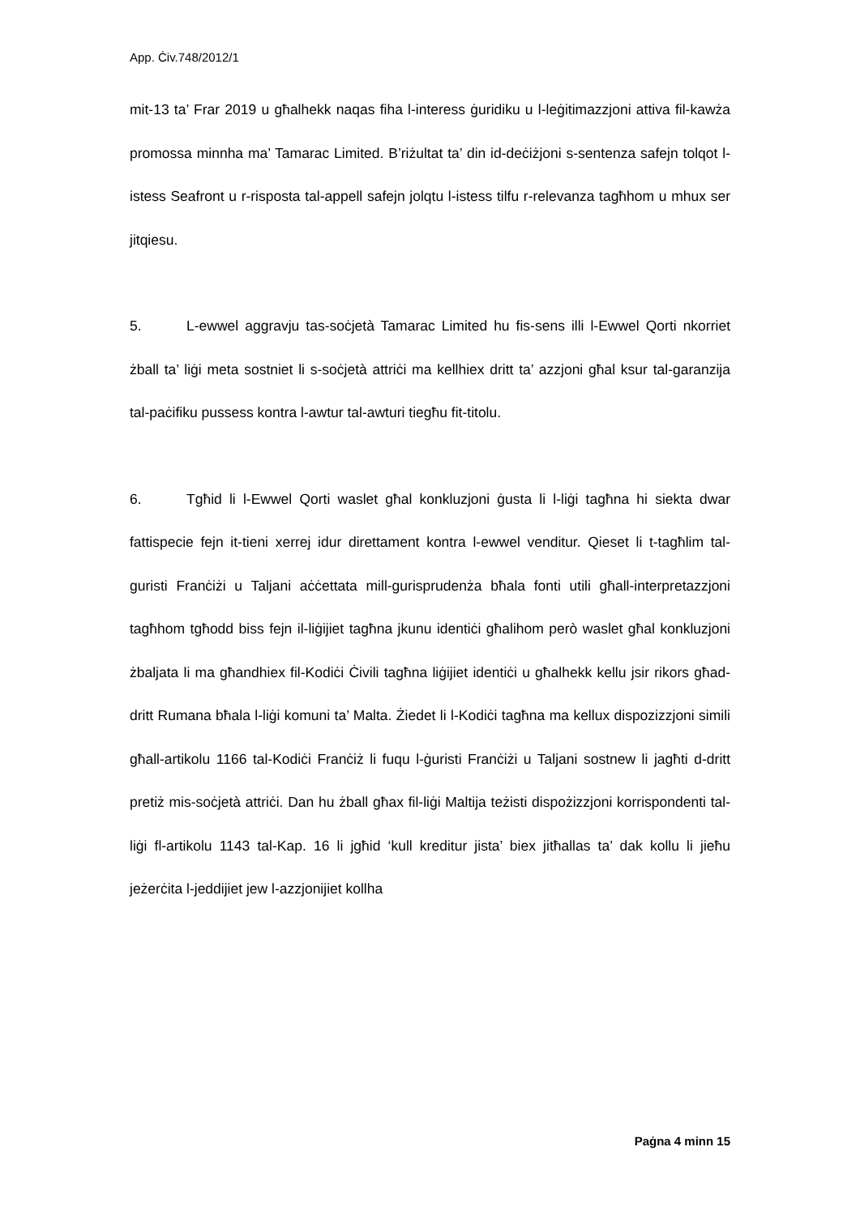App. Ċiv.748/2012/1
mit-13 ta’ Frar 2019 u għalhekk naqas fiha l-interess ġuridiku u l-leġitimazzjoni attiva fil-kawża promossa minnha ma’ Tamarac Limited. B’riżultat ta’ din id-deċiżjoni s-sentenza safejn tolqot l-istess Seafront u r-risposta tal-appell safejn jolqtu l-istess tilfu r-relevanza tagħhom u mhux ser jitqiesu.
5. L-ewwel aggravju tas-soċjetà Tamarac Limited hu fis-sens illi l-Ewwel Qorti nkorriet żball ta’ liġi meta sostniet li s-soċjetà attriċi ma kellhiex dritt ta’ azzjoni għal ksur tal-garanzija tal-paċifiku pussess kontra l-awtur tal-awturi tiegħu fit-titolu.
6. Tgħid li l-Ewwel Qorti waslet għal konkluzjoni ġusta li l-liġi tagħna hi siekta dwar fattispecie fejn it-tieni xerrej idur direttament kontra l-ewwel venditur. Qieset li t-tagħlim tal-guristi Franċiżi u Taljani aċċettata mill-gurisprudenża bħala fonti utili għall-interpretazzjoni tagħhom tgħodd biss fejn il-liġijiet tagħna jkunu identiċi għalihom però waslet għal konkluzjoni żbaljata li ma għandhiex fil-Kodiċi Ċivili tagħna liġijiet identiċi u għalhekk kellu jsir rikors għad-dritt Rumana bħala l-liġi komuni ta’ Malta. Żiedet li l-Kodiċi tagħna ma kellux dispozizzjoni simili għall-artikolu 1166 tal-Kodiċi Franċiż li fuqu l-ġuristi Franċiżi u Taljani sostnew li jagħti d-dritt pretiż mis-soċjetà attriċi. Dan hu żball għax fil-liġi Maltija teżisti dispożizzjoni korrispondenti tal-liġi fl-artikolu 1143 tal-Kap. 16 li jgħid ‘kull kreditur jista’ biex jitħallas ta’ dak kollu li jieħu jeżerċita l-jeddijiet jew l-azzjonijiet kollha
Paġna 4 minn 15